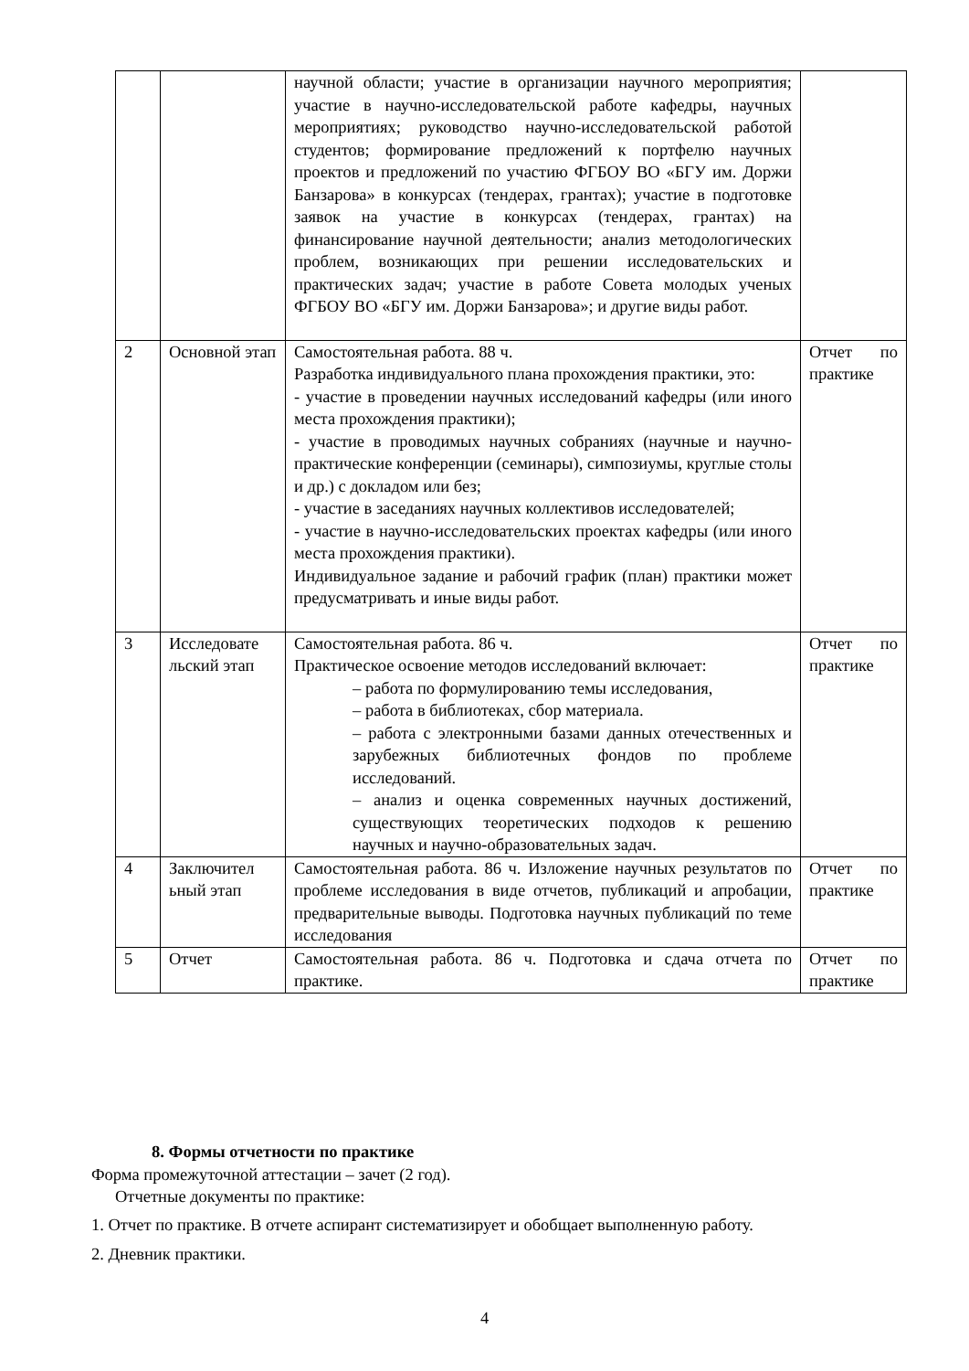| | | научной области; участие в организации научного мероприятия; участие в научно-исследовательской работе кафедры, научных мероприятиях; руководство научно-исследовательской работой студентов; формирование предложений к портфелю научных проектов и предложений по участию ФГБОУ ВО «БГУ им. Доржи Банзарова» в конкурсах (тендерах, грантах); участие в подготовке заявок на участие в конкурсах (тендерах, грантах) на финансирование научной деятельности; анализ методологических проблем, возникающих при решении исследовательских и практических задач; участие в работе Совета молодых ученых ФГБОУ ВО «БГУ им. Доржи Банзарова»; и другие виды работ. | |
| 2 | Основной этап | Самостоятельная работа. 88 ч. Разработка индивидуального плана прохождения практики, это: - участие в проведении научных исследований кафедры (или иного места прохождения практики); - участие в проводимых научных собраниях (научные и научно-практические конференции (семинары), симпозиумы, круглые столы и др.) с докладом или без; - участие в заседаниях научных коллективов исследователей; - участие в научно-исследовательских проектах кафедры (или иного места прохождения практики). Индивидуальное задание и рабочий график (план) практики может предусматривать и иные виды работ. | Отчет по практике |
| 3 | Исследовате льский этап | Самостоятельная работа. 86 ч. Практическое освоение методов исследований включает: – работа по формулированию темы исследования, – работа в библиотеках, сбор материала. – работа с электронными базами данных отечественных и зарубежных библиотечных фондов по проблеме исследований. – анализ и оценка современных научных достижений, существующих теоретических подходов к решению научных и научно-образовательных задач. | Отчет по практике |
| 4 | Заключител ьный этап | Самостоятельная работа. 86 ч. Изложение научных результатов по проблеме исследования в виде отчетов, публикаций и апробации, предварительные выводы. Подготовка научных публикаций по теме исследования | Отчет по практике |
| 5 | Отчет | Самостоятельная работа. 86 ч. Подготовка и сдача отчета по практике. | Отчет по практике |
8. Формы отчетности по практике
Форма промежуточной аттестации – зачет (2 год).
Отчетные документы по практике:
1. Отчет по практике. В отчете аспирант систематизирует и обобщает выполненную работу.
2. Дневник практики.
4